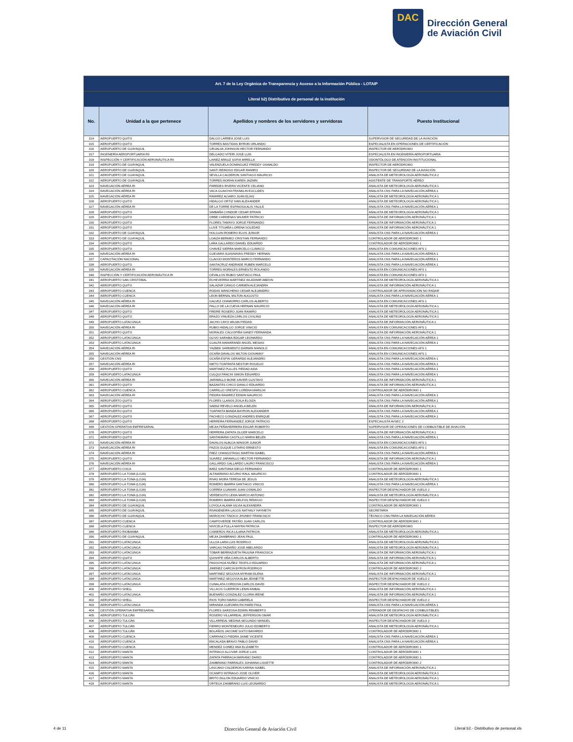DAC
Dirección General
de Aviación Civil
| Art. 7 de la Ley Orgánica de Transparencia y Acceso a la Información Pública - LOTAIP | | | |
| --- | --- | --- | --- |
| Literal b2) Distributivo de personal de la institución | | | |
| No. | Unidad a la que pertenece | Apellidos y nombres de los servidores y servidoras | Puesto Institucional |
| 314 | AEROPUERTO QUITO | DALGO LARREA JOSE LUIS | SUPERVISOR DE SEGURIDAD DE LA AVIACIÓN |
| 315 | AEROPUERTO QUITO | TORRES BASTIDAS BYRON ORLANDO | ESPECIALISTA EN OPERACIONES DE CERTIFICACIÓN |
| 316 | AEROPUERTO DE GUAYAQUIL | GRIJALVA JOHNSON HECTOR FERNANDO | INSPECTOR DE AERÓDROMO |
| 317 | INGENIERÍA AEROPORTUARIA RII | DELGADO VITERI JOSE LUIS | ESPECIALISTA EN INGENIERÍA AEROPORTUARIA |
| 318 | INSPECCIÓN Y CERTIFICACIÓN AERONÁUTICA RII | LAINEZ ARAUZ SOFIA MIRELLA | ODONTÓLOGO DE ATENCIÓN INSTITUCIONAL |
| 319 | AEROPUERTO DE GUAYAQUIL | VALENZUELA DOMINGUEZ FREDDY OSWALDO | INSPECTOR DE AERÓDROMO |
| 320 | AEROPUERTO DE GUAYAQUIL | SANTI REINOSO EDGAR RAMIRO | INSPECTOR DE SEGURIDAD DE LA AVIACIÓN |
| 321 | AEROPUERTO DE GUAYAQUIL | SEVILLA CALDERON SANTIAGO MAURICIO | ANALISTA DE METEOROLOGÍA AERONÁUTICA 2 |
| 322 | AEROPUERTO DE GUAYAQUIL | TORRES MORAN KAREN JAZMIN | ASISTENTE DE TRANSPORTE AÉREO |
| 323 | NAVEGACIÓN AÉREA RI | PAREDES RIVERA VICENTE CELIANO | ANALISTA DE METEOROLOGÍA AERONÁUTICA 1 |
| 324 | NAVEGACIÓN AÉREA RI | VACA GUAICHA FRANKLIN EUCLIDES | ANALISTA CNS PARA LA NAVEGACIÓN AÉREA 1 |
| 325 | NAVEGACIÓN AÉREA RI | RAMIREZ ALVARO JUAN ELIAS | ANALISTA DE METEOROLOGÍA AERONÁUTICA 1 |
| 326 | AEROPUERTO QUITO | HIDALGO ORTIZ IVAN ALEXANDER | ANALISTA DE METEOROLOGÍA AERONÁUTICA 1 |
| 327 | NAVEGACIÓN AÉREA RI | DE LA TORRE ESPINOSA ALIS YALILE | ANALISTA CNS PARA LA NAVEGACIÓN AÉREA 1 |
| 328 | AEROPUERTO QUITO | SIMBAÑA CONDOR CESAR EFRAIN | ANALISTA DE METEOROLOGÍA AERONÁUTICA 1 |
| 329 | AEROPUERTO QUITO | ORBE CARDENAS WILMER PATRICIO | ANALISTA DE INFORMACIÓN AERONÁUTICA 1 |
| 330 | AEROPUERTO QUITO | FLORES TAMAYO JORGE FERNANDO | ANALISTA DE INFORMACIÓN AERONÁUTICA 1 |
| 331 | AEROPUERTO QUITO | LLIVE TITUAÑA LORENA SOLEDAD | ANALISTA DE INFORMACIÓN AERONÁUTICA 1 |
| 332 | AEROPUERTO DE GUAYAQUIL | HOLGUIN ROMERO ELVIS JUNIOR | ANALISTA CNS PARA LA NAVEGACIÓN AÉREA 1 |
| 333 | AEROPUERTO DE GUAYAQUIL | LOAIZA BERMEO CRISTIAN FERNANDO | CONTROLADOR DE AERÓDROMO 1 |
| 334 | AEROPUERTO QUITO | LARA GALLARDO DANIEL EDUARDO | CONTROLADOR DE AERÓDROMO 1 |
| 335 | AEROPUERTO QUITO | CHAVEZ SIERRA MARCELO CLIMACO | ANALISTA EN COMUNICACIONES AFS 1 |
| 336 | NAVEGACIÓN AÉREA RI | GUEVARA SUASNAVAS FREDDY HERNAN | ANALISTA CNS PARA LA NAVEGACIÓN AÉREA 1 |
| 337 | CAPACITACIÓN NACIONAL | CLAVIJO MONTEROS MARCO FERNANDO | ANALISTA CNS PARA LA NAVEGACIÓN AÉREA 1 |
| 338 | AEROPUERTO QUITO | SANTACRUZ ANDRADE RUBEN MARCELO | ANALISTA CNS PARA LA NAVEGACIÓN AÉREA 1 |
| 339 | NAVEGACIÓN AÉREA RI | TORRES MORALES ERNESTO ROLANDO | ANALISTA EN COMUNICACIONES AFS 1 |
| 340 | INSPECCIÓN Y CERTIFICACIÓN AERONÁUTICA RI | CEVALLOS RUBIO SANTIAGO PAUL | ANALISTA EN COMUNICACIONES AFS 1 |
| 341 | AEROPUERTO SAN CRISTÓBAL | ECHEVERRIA MARTINEZ WLADIMIR ABDON | ANALISTA DE METEOROLOGÍA AERONÁUTICA 1 |
| 342 | AEROPUERTO QUITO | SALAZAR CANGO CARMEN ALEJANDRA | ANALISTA DE INFORMACIÓN AERONÁUTICA 1 |
| 343 | AEROPUERTO CUENCA | RODAS MANCHENO CESAR ALEJANDRO | CONTROLADOR DE APROXIMACIÓN NO RADAR |
| 344 | AEROPUERTO CUENCA | LEON BERNAL MILTON AUGUSTO | ANALISTA CNS PARA LA NAVEGACIÓN AÉREA 1 |
| 345 | NAVEGACIÓN AÉREA RI | GALVEZ CHAMORRO CARLOS ALBERTO | ANALISTA EN COMUNICACIONES AFS 1 |
| 346 | NAVEGACIÓN AÉREA RI | PALLO DE LA CUEVA HERNAN MAURICIO | ANALISTA DE METEOROLOGÍA AERONÁUTICA 1 |
| 347 | AEROPUERTO QUITO | FREIRE ROSERO JUAN RAMIRO | ANALISTA DE METEOROLOGÍA AERONÁUTICA 1 |
| 348 | AEROPUERTO QUITO | ERAZO VINUEZA CARLOS CIVILINO | ANALISTA DE METEOROLOGÍA AERONÁUTICA 1 |
| 349 | AEROPUERTO LATACUNGA | JACHO CAYO WILMA PIEDAD | ANALISTA DE INFORMACIÓN AERONÁUTICA 1 |
| 350 | NAVEGACIÓN AÉREA RI | RUBIO HIDALGO JORGE VINICIO | ANALISTA EN COMUNICACIONES AFS 1 |
| 351 | AEROPUERTO QUITO | MORALES CALVOPIÑA SANDY FERNANDA | ANALISTA DE INFORMACIÓN AERONÁUTICA 1 |
| 352 | AEROPUERTO LATACUNGA | OLIVO SARABIA EDGAR LEONARDO | ANALISTA CNS PARA LA NAVEGACIÓN AÉREA 1 |
| 353 | AEROPUERTO LATACUNGA | GUALPA MAMARANDI ANGEL MESIAS | ANALISTA CNS PARA LA NAVEGACIÓN AÉREA 1 |
| 354 | NAVEGACIÓN AÉREA RI | YAZBEK SARMIENTO DARWIN MANOLO | ANALISTA EN COMUNICACIONES AFS 1 |
| 355 | NAVEGACIÓN AÉREA RI | OCAÑA DAVALOS MILTON GIOVANNY | ANALISTA EN COMUNICACIONES AFS 1 |
| 356 | GESTIÓN CNS | OCAÑA ESPIN GERARDO ALEJANDRO | ANALISTA CNS PARA LA NAVEGACIÓN AÉREA 1 |
| 357 | NAVEGACIÓN AÉREA RI | NIETO TOAPANTA NESTOR ROGELIO | ANALISTA CNS PARA LA NAVEGACIÓN AÉREA 1 |
| 358 | AEROPUERTO QUITO | MARTINEZ PULLES PIEDAD AIDA | ANALISTA CNS PARA LA NAVEGACIÓN AÉREA 1 |
| 359 | AEROPUERTO LATACUNGA | CULQUI PANCHI SIMON EDUARDO | ANALISTA CNS PARA LA NAVEGACIÓN AÉREA 1 |
| 360 | NAVEGACIÓN AÉREA RI | JARAMILLO BONE XAVIER GUSTAVO | ANALISTA DE INFORMACIÓN AERONÁUTICA 1 |
| 361 | AEROPUERTO QUITO | BAZANTES CHICO DANILO EDUARDO | ANALISTA DE INFORMACIÓN AERONÁUTICA 1 |
| 362 | AEROPUERTO CUENCA | CARRILLO CRESPO LORENA MARILIXI | CONTROLADOR DE AERÓDROMO 1 |
| 363 | NAVEGACIÓN AÉREA RI | PIEDRA RAMIREZ EDWIN MAURICIO | ANALISTA CNS PARA LA NAVEGACIÓN AÉREA 1 |
| 364 | AEROPUERTO QUITO | FLORES LLANOS ZOILA ELOIZA | ANALISTA CNS PARA LA NAVEGACIÓN AÉREA 1 |
| 365 | AEROPUERTO QUITO | SAENZ REVELO ANGELA BELEN | ANALISTA DE INFORMACIÓN AERONÁUTICA 1 |
| 366 | AEROPUERTO QUITO | TOAPANTA BANDA BAYRON ALEXANDER | ANALISTA CNS PARA LA NAVEGACIÓN AÉREA 1 |
| 367 | AEROPUERTO QUITO | PACHECO GONZALEZ ANDRES ENRIQUE | ANALISTA CNS PARA LA NAVEGACIÓN AÉREA 1 |
| 368 | AEROPUERTO QUITO | HERRERA FERNANDEZ JORGE PATRICIO | ESPECIALISTA AVSEC 2 |
| 369 | GESTIÓN OPERATIVA EMPRESARIAL | MEJIA PEÑAHERRERA EDGAR ROBERTO | SUPERVISOR DE OPERACIONES DE COMBUSTIBLE DE AVIACIÓN |
| 370 | AEROPUERTO QUITO | HERRERA ZAPATA OLGER MARCELO | ANALISTA DE INFORMACIÓN AERONÁUTICA 1 |
| 371 | AEROPUERTO QUITO | SANTAMARIA CASTILLO MARIA BELEN | ANALISTA CNS PARA LA NAVEGACIÓN AÉREA 1 |
| 372 | NAVEGACIÓN AÉREA RI | DAVALOS ALBUJA WINSOR JUNIOR | ANALISTA EN COMUNICACIONES AFS 1 |
| 373 | NAVEGACIÓN AÉREA RI | PAZOS DUQUE LOTARIO ERNESTO | ANALISTA EN COMUNICACIONES AFS 1 |
| 374 | NAVEGACIÓN AÉREA RI | PAEZ CHANGOTASIG MARTHA ISABEL | ANALISTA CNS PARA LA NAVEGACIÓN AÉREA 1 |
| 375 | AEROPUERTO QUITO | SUAREZ JARAMILLO HECTOR FERNANDO | ANALISTA DE INFORMACIÓN AERONÁUTICA 1 |
| 376 | NAVEGACIÓN AÉREA RI | GALLARDO GALLARDO LAURO FRANCISCO | ANALISTA CNS PARA LA NAVEGACIÓN AÉREA 1 |
| 377 | AEROPUERTO COCA | BAEZ SANTIANA DIEGO FERNANDO | CONTROLADOR DE AERÓDROMO 1 |
| 378 | AEROPUERTO LA TOMA (LOJA) | ALTAMIRANO ACURIO RAUL MAURICIO | CONTROLADOR DE AERÓDROMO 1 |
| 379 | AEROPUERTO LA TOMA (LOJA) | RIVAS MORA TERESA DE JESUS | ANALISTA DE METEOROLOGÍA AERONÁUTICA 1 |
| 380 | AEROPUERTO LA TOMA (LOJA) | ROMERO IBARRA SANTIAGO VINICIO | ANALISTA CNS PARA LA NAVEGACIÓN AÉREA 1 |
| 381 | AEROPUERTO LA TOMA (LOJA) | CORREA GUAMAN JUAN OSWALDO | INSPECTOR DESPACHADOR DE VUELO 2 |
| 382 | AEROPUERTO LA TOMA (LOJA) | VERDESOTO LEMA MARCO ANTONIO | ANALISTA DE METEOROLOGÍA AERONÁUTICA 1 |
| 383 | AEROPUERTO LA TOMA (LOJA) | ROMERO IBARRA DELFOS REMIGIO | INSPECTOR DESPACHADOR DE VUELO 2 |
| 384 | AEROPUERTO DE GUAYAQUIL | LOYOLA ALAMA SILVIA ALEXANDRA | CONTROLADOR DE AERÓDROMO 1 |
| 385 | AEROPUERTO DE GUAYAQUIL | RIVADENEIRA LAGOS NATHALY HAYMETH | SECRETARIA |
| 386 | AEROPUERTO DE GUAYAQUIL | MOROCHO TINOCO JHONNY FRANCISCO | TÉCNICO CNS PARA LA NAVEGACIÓN AÉREA |
| 387 | AEROPUERTO CUENCA | CAMPOVERDE PATIÑO JUAN CARLOS | CONTROLADOR DE AERÓDROMO 1 |
| 388 | AEROPUERTO CUENCA | NIVICELA PULLA MAYRA PATRICIA | INSPECTOR DE AERÓDROMO |
| 389 | AEROPUERTO RIOBAMBA | CISNEROS INCA LILIANA PATRICIA | ANALISTA DE METEOROLOGÍA AERONÁUTICA 1 |
| 390 | AEROPUERTO DE GUAYAQUIL | MEJIA ZAMBRANO JEAN PAUL | CONTROLADOR DE AERÓDROMO 1 |
| 391 | AEROPUERTO LATACUNGA | ULLOA LARA LUIS RODRIGO | ANALISTA DE METEOROLOGÍA AERONÁUTICA 1 |
| 392 | AEROPUERTO LATACUNGA | VARGAS PAZMIÑO JOSE ABELARDO | ANALISTA DE METEOROLOGÍA AERONÁUTICA 1 |
| 393 | AEROPUERTO LATACUNGA | TOBAR BERRAZUETA PAULINA FRANCISCA | ANALISTA DE INFORMACIÓN AERONÁUTICA 1 |
| 394 | AEROPUERTO QUITO | QUISHPE OÑA CARLOS ALBERTO | ANALISTA DE INFORMACIÓN AERONÁUTICA 1 |
| 395 | AEROPUERTO LATACUNGA | PASOCHOA NUÑEZ TEOFILO EDUARDO | ANALISTA DE INFORMACIÓN AERONÁUTICA 1 |
| 396 | AEROPUERTO LATACUNGA | JIMENEZ GARCIA BYRON RODRIGO | CONTROLADOR DE AERÓDROMO 2 |
| 397 | AEROPUERTO LATACUNGA | MARTINEZ SEGOVIA MYRIAM ELENA | ANALISTA DE INFORMACIÓN AERONÁUTICA 1 |
| 398 | AEROPUERTO LATACUNGA | MARTINEZ SEGOVIA ALBA JEANETTE | INSPECTOR DESPACHADOR DE VUELO 2 |
| 399 | AEROPUERTO LATACUNGA | CUNALATA CORDOVA CARLOS DAVID | INSPECTOR DESPACHADOR DE VUELO 2 |
| 400 | AEROPUERTO SHELL | VILLACIS GUERRON LENIN ANIBAL | ANALISTA DE INFORMACIÓN AERONÁUTICA 1 |
| 401 | AEROPUERTO LATACUNGA | BUENAÑO GONZALEZ GLORIA IRENE | ANALISTA DE INFORMACIÓN AERONÁUTICA 1 |
| 402 | AEROPUERTO SHELL | RIOS TORO MARIA GABRIELA | INSPECTOR DESPACHADOR DE VUELO 2 |
| 403 | AEROPUERTO LATACUNGA | MIRANDA GUEVARA RICHARD PAUL | ANALISTA CNS PARA LA NAVEGACIÓN AÉREA 1 |
| 404 | GESTIÓN OPERATIVA EMPRESARIAL | FLORES SARZOSA EDWIN REMBERTO | OPERADOR DE DESPACHO DE COMBUSTIBLES |
| 405 | AEROPUERTO TULCÁN | ROSERO VILLARREAL JEFFERSON OMAR | ANALISTA DE METEOROLOGÍA AERONÁUTICA 1 |
| 406 | AEROPUERTO TULCÁN | VILLARREAL MEDINA SEGUNDO MANUEL | INSPECTOR DESPACHADOR DE VUELO 2 |
| 407 | AEROPUERTO TULCÁN | FIERRO MONTENEGRO JULIO EDIBERTO | ANALISTA DE METEOROLOGÍA AERONÁUTICA 1 |
| 408 | AEROPUERTO TULCÁN | BOLAÑOS JACOME SIXTO BAYARDO | CONTROLADOR DE AERÓDROMO 1 |
| 409 | AEROPUERTO CUENCA | CARRANCO PIEDRA JAIME VICENTE | ANALISTA CNS PARA LA NAVEGACIÓN AÉREA 1 |
| 410 | AEROPUERTO CUENCA | ENCALADA BRAVO PABLO DAVID | ANALISTA CNS PARA LA NAVEGACIÓN AÉREA 1 |
| 411 | AEROPUERTO CUENCA | MENDEZ GOMEZ ANA ELIZABETH | CONTROLADOR DE AERÓDROMO 1 |
| 412 | AEROPUERTO MANTA | INTRIAGO ALCIVAR JORGE LUIS | CONTROLADOR DE AERÓDROMO 1 |
| 413 | AEROPUERTO MANTA | ZAPATA PARRAGA MARIANO DARIO | CONTROLADOR DE AERÓDROMO 1 |
| 414 | AEROPUERTO MANTA | ZAMBRANO PARRALES JOHANNA LISSETTE | CONTROLADOR DE AERÓDROMO 2 |
| 415 | AEROPUERTO MANTA | LASCANO CALDERON KARINA ISABEL | ANALISTA DE INFORMACIÓN AERONÁUTICA 1 |
| 416 | AEROPUERTO MANTA | OCAMPO INTRIAGO JOSE OLIVER | ANALISTA DE METEOROLOGÍA AERONÁUTICA 1 |
| 417 | AEROPUERTO MANTA | BRITO DILLON EDUARDO VINICIO | ANALISTA DE METEOROLOGÍA AERONÁUTICA 1 |
| 418 | AEROPUERTO MANTA | ORTEGA ZAMBRANO LUIS LEONARDO | ANALISTA DE METEOROLOGÍA AERONÁUTICA 1 |
4 de 11 Dirección General de Aviación Civil Literal b2.- Distributivo de personal.xls